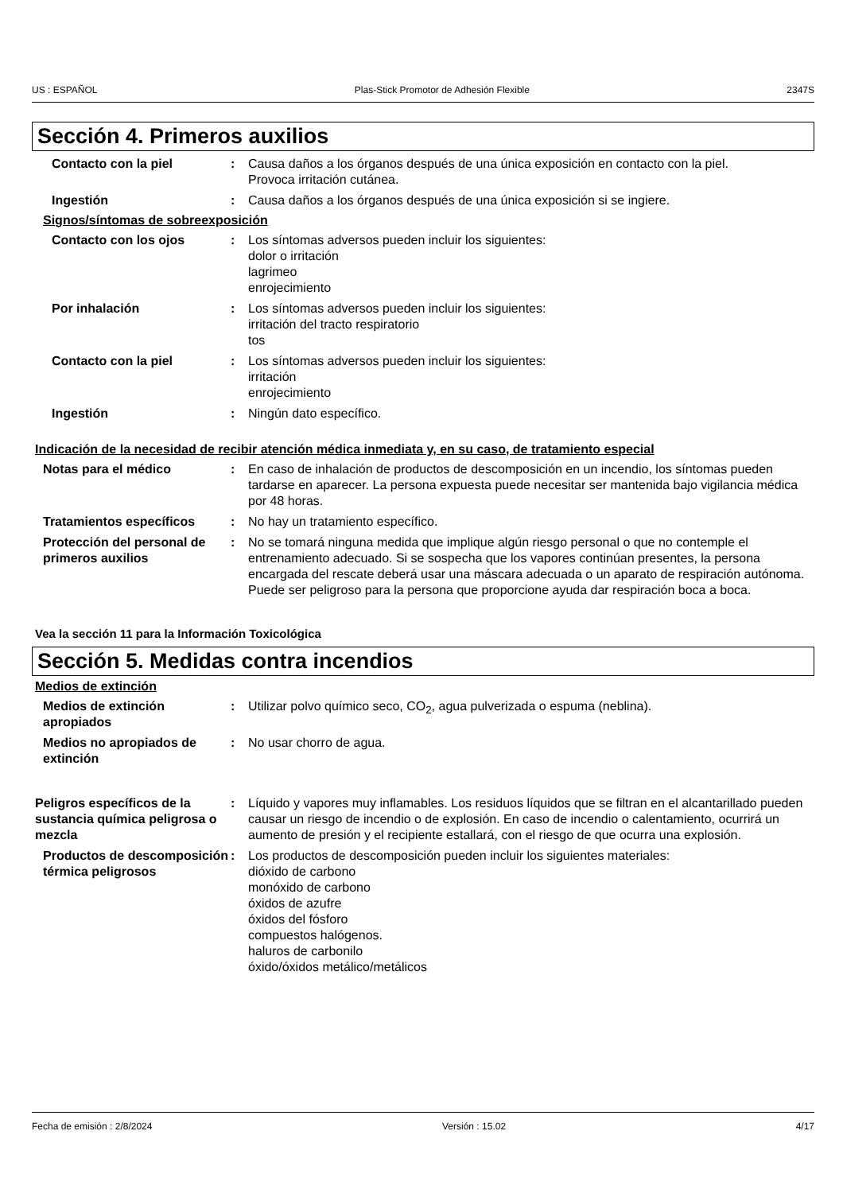US : ESPAÑOL Plas-Stick Promotor de Adhesión Flexible 2347S
Sección 4. Primeros auxilios
Contacto con la piel : Causa daños a los órganos después de una única exposición en contacto con la piel.
Provoca irritación cutánea.
Ingestión : Causa daños a los órganos después de una única exposición si se ingiere.
Signos/síntomas de sobreexposición
Contacto con los ojos : Los síntomas adversos pueden incluir los siguientes:
dolor o irritación
lagrimeo
enrojecimiento
Por inhalación : Los síntomas adversos pueden incluir los siguientes:
irritación del tracto respiratorio
tos
Contacto con la piel : Los síntomas adversos pueden incluir los siguientes:
irritación
enrojecimiento
Ingestión : Ningún dato específico.
Indicación de la necesidad de recibir atención médica inmediata y, en su caso, de tratamiento especial
Notas para el médico : En caso de inhalación de productos de descomposición en un incendio, los síntomas pueden tardarse en aparecer. La persona expuesta puede necesitar ser mantenida bajo vigilancia médica por 48 horas.
Tratamientos específicos : No hay un tratamiento específico.
Protección del personal de primeros auxilios
: No se tomará ninguna medida que implique algún riesgo personal o que no contemple el entrenamiento adecuado. Si se sospecha que los vapores continúan presentes, la persona encargada del rescate deberá usar una máscara adecuada o un aparato de respiración autónoma. Puede ser peligroso para la persona que proporcione ayuda dar respiración boca a boca.
Vea la sección 11 para la Información Toxicológica
Sección 5. Medidas contra incendios
Medios de extinción
Medios de extinción apropiados
: Utilizar polvo químico seco, CO<sub>2</sub>, agua pulverizada o espuma (neblina).
Medios no apropiados de extinción
: No usar chorro de agua.
Peligros específicos de la sustancia química peligrosa o mezcla
: Líquido y vapores muy inflamables. Los residuos líquidos que se filtran en el alcantarillado pueden causar un riesgo de incendio o de explosión. En caso de incendio o calentamiento, ocurrirá un aumento de presión y el recipiente estallará, con el riesgo de que ocurra una explosión.
Productos de descomposición térmica peligrosos
: Los productos de descomposición pueden incluir los siguientes materiales:
dióxido de carbono
monóxido de carbono
óxidos de azufre
óxidos del fósforo
compuestos halógenos.
haluros de carbonilo
óxido/óxidos metálico/metálicos
Fecha de emisión : 2/8/2024 Versión : 15.02 4/17